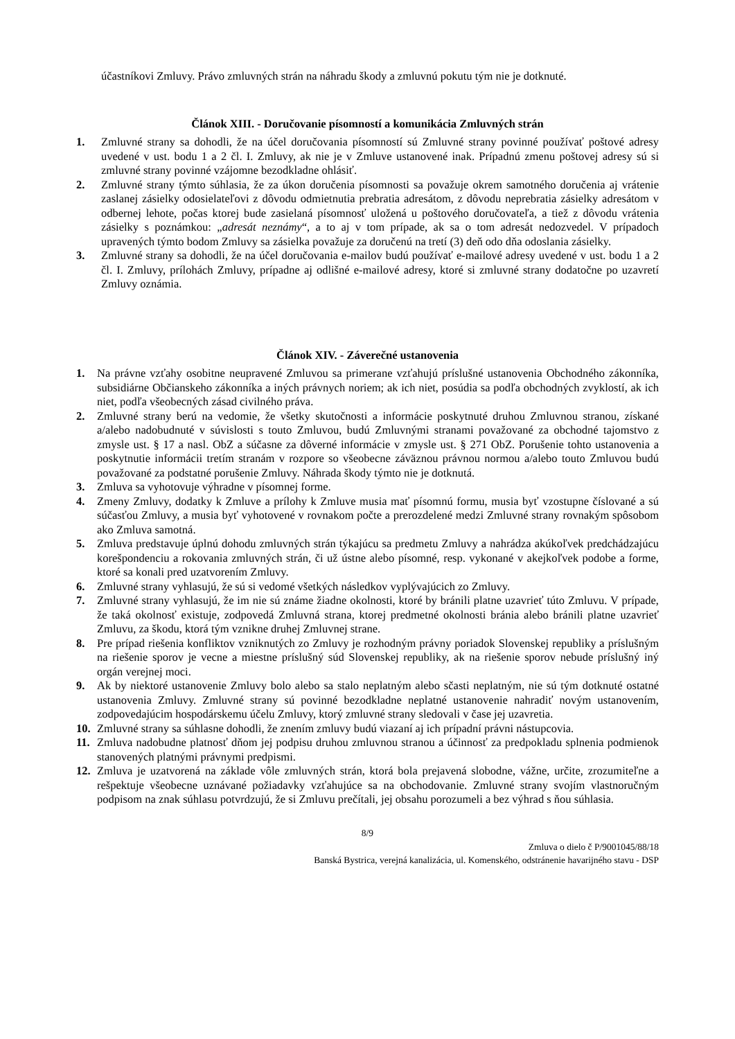účastníkovi Zmluvy. Právo zmluvných strán na náhradu škody a zmluvnú pokutu tým nie je dotknuté.
Článok XIII. - Doručovanie písomností a komunikácia Zmluvných strán
1. Zmluvné strany sa dohodli, že na účel doručovania písomností sú Zmluvné strany povinné používať poštové adresy uvedené v ust. bodu 1 a 2 čl. I. Zmluvy, ak nie je v Zmluve ustanovené inak. Prípadnú zmenu poštovej adresy sú si zmluvné strany povinné vzájomne bezodkladne ohlásiť.
2. Zmluvné strany týmto súhlasia, že za úkon doručenia písomnosti sa považuje okrem samotného doručenia aj vrátenie zaslanej zásielky odosielateľovi z dôvodu odmietnutia prebratia adresátom, z dôvodu neprebratia zásielky adresátom v odbernej lehote, počas ktorej bude zasielaná písomnosť uložená u poštového doručovateľa, a tiež z dôvodu vrátenia zásielky s poznámkou: „adresát neznámy“, a to aj v tom prípade, ak sa o tom adresát nedozvedel. V prípadoch upravených týmto bodom Zmluvy sa zásielka považuje za doručenú na tretí (3) deň odo dňa odoslania zásielky.
3. Zmluvné strany sa dohodli, že na účel doručovania e-mailov budú používať e-mailové adresy uvedené v ust. bodu 1 a 2 čl. I. Zmluvy, prílohách Zmluvy, prípadne aj odlišné e-mailové adresy, ktoré si zmluvné strany dodatočne po uzavretí Zmluvy oznámia.
Článok XIV. - Záverečné ustanovenia
1. Na právne vzťahy osobitne neupravené Zmluvou sa primerane vzťahujú príslušné ustanovenia Obchodného zákonníka, subsidiárne Občianskeho zákonníka a iných právnych noriem; ak ich niet, posúdia sa podľa obchodných zvyklostí, ak ich niet, podľa všeobecných zásad civilného práva.
2. Zmluvné strany berú na vedomie, že všetky skutočnosti a informácie poskytnuté druhou Zmluvnou stranou, získané a/alebo nadobudnuté v súvislosti s touto Zmluvou, budú Zmluvnými stranami považované za obchodné tajomstvo z zmysle ust. § 17 a nasl. ObZ a súčasne za dôverné informácie v zmysle ust. § 271 ObZ. Porušenie tohto ustanovenia a poskytnutie informácii tretím stranám v rozpore so všeobecne záväznou právnou normou a/alebo touto Zmluvou budú považované za podstatné porušenie Zmluvy. Náhrada škody týmto nie je dotknutá.
3. Zmluva sa vyhotovuje výhradne v písomnej forme.
4. Zmeny Zmluvy, dodatky k Zmluve a prílohy k Zmluve musia mať písomnú formu, musia byť vzostupne číslované a sú súčasťou Zmluvy, a musia byť vyhotovené v rovnakom počte a prerozdelené medzi Zmluvné strany rovnakým spôsobom ako Zmluva samotná.
5. Zmluva predstavuje úplnú dohodu zmluvných strán týkajúcu sa predmetu Zmluvy a nahrádza akúkoľvek predchádzajúcu korešpondenciu a rokovania zmluvných strán, či už ústne alebo písomné, resp. vykonané v akejkoľvek podobe a forme, ktoré sa konali pred uzatvorením Zmluvy.
6. Zmluvné strany vyhlasujú, že sú si vedomé všetkých následkov vyplývajúcich zo Zmluvy.
7. Zmluvné strany vyhlasujú, že im nie sú známe žiadne okolnosti, ktoré by bránili platne uzavrieť túto Zmluvu. V prípade, že taká okolnosť existuje, zodpovedá Zmluvná strana, ktorej predmetné okolnosti bránia alebo bránili platne uzavrieť Zmluvu, za škodu, ktorá tým vznikne druhej Zmluvnej strane.
8. Pre prípad riešenia konfliktov vzniknutých zo Zmluvy je rozhodným právny poriadok Slovenskej republiky a príslušným na riešenie sporov je vecne a miestne príslušný súd Slovenskej republiky, ak na riešenie sporov nebude príslušný iný orgán verejnej moci.
9. Ak by niektoré ustanovenie Zmluvy bolo alebo sa stalo neplatným alebo sčasti neplatným, nie sú tým dotknuté ostatné ustanovenia Zmluvy. Zmluvné strany sú povinné bezodkladne neplatné ustanovenie nahradiť novým ustanovením, zodpovedajúcim hospodárskemu účelu Zmluvy, ktorý zmluvné strany sledovali v čase jej uzavretia.
10. Zmluvné strany sa súhlasne dohodli, že znením zmluvy budú viazaní aj ich prípadní právni nástupcovia.
11. Zmluva nadobudne platnosť dňom jej podpisu druhou zmluvnou stranou a účinnosť za predpokladu splnenia podmienok stanovených platnými právnymi predpismi.
12. Zmluva je uzatvorená na základe vôle zmluvných strán, ktorá bola prejavená slobodne, vážne, určite, zrozumiteľne a rešpektuje všeobecne uznávané požiadavky vzťahujúce sa na obchodovanie. Zmluvné strany svojím vlastnoručným podpisom na znak súhlasu potvrdzujú, že si Zmluvu prečítali, jej obsahu porozumeli a bez výhrad s ňou súhlasia.
8/9
Zmluva o dielo č P/9001045/88/18
Banská Bystrica, verejná kanalizácia, ul. Komenského, odstránenie havarijného stavu - DSP